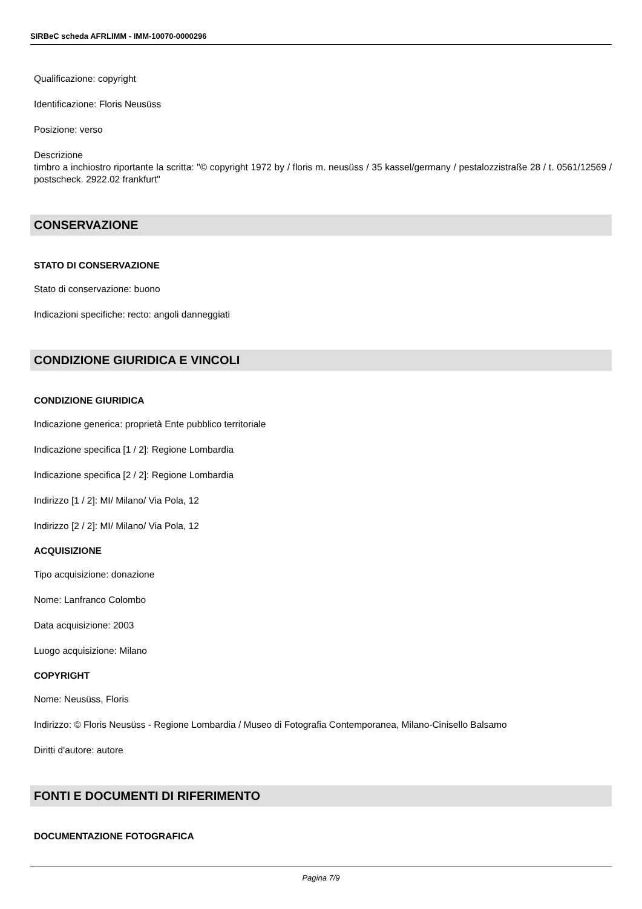SIRBeC scheda AFRLIMM - IMM-10070-0000296
Qualificazione: copyright
Identificazione: Floris Neusüss
Posizione: verso
Descrizione
timbro a inchiostro riportante la scritta: "© copyright 1972 by / floris m. neusüss / 35 kassel/germany / pestalozzistraße 28 / t. 0561/12569 / postscheck. 2922.02 frankfurt"
CONSERVAZIONE
STATO DI CONSERVAZIONE
Stato di conservazione: buono
Indicazioni specifiche: recto: angoli danneggiati
CONDIZIONE GIURIDICA E VINCOLI
CONDIZIONE GIURIDICA
Indicazione generica: proprietà Ente pubblico territoriale
Indicazione specifica [1 / 2]: Regione Lombardia
Indicazione specifica [2 / 2]: Regione Lombardia
Indirizzo [1 / 2]: MI/ Milano/ Via Pola, 12
Indirizzo [2 / 2]: MI/ Milano/ Via Pola, 12
ACQUISIZIONE
Tipo acquisizione: donazione
Nome: Lanfranco Colombo
Data acquisizione: 2003
Luogo acquisizione: Milano
COPYRIGHT
Nome: Neusüss, Floris
Indirizzo: © Floris Neusüss - Regione Lombardia / Museo di Fotografia Contemporanea, Milano-Cinisello Balsamo
Diritti d'autore: autore
FONTI E DOCUMENTI DI RIFERIMENTO
DOCUMENTAZIONE FOTOGRAFICA
Pagina 7/9